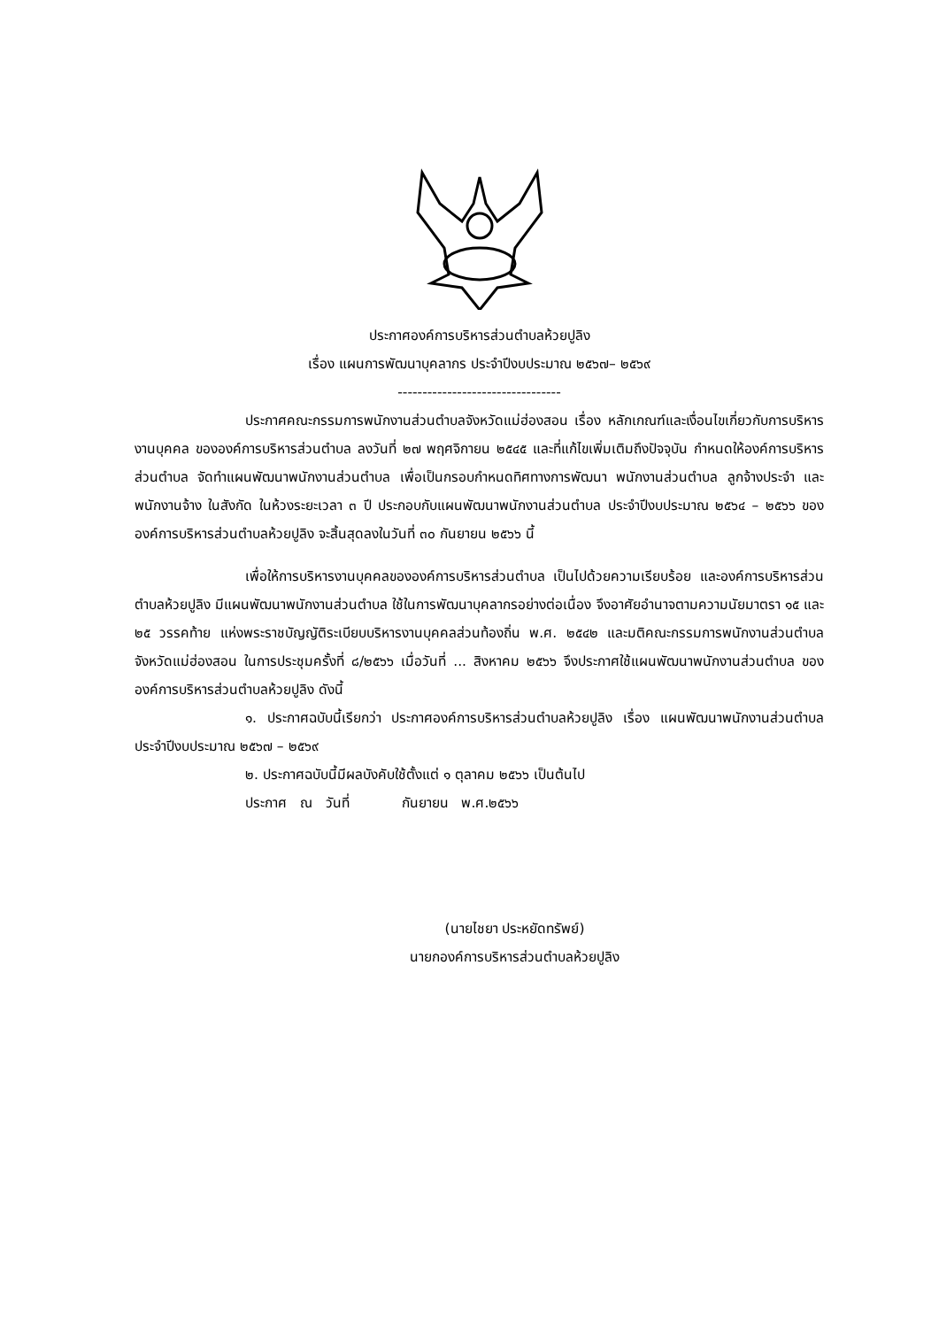ประกาศองค์การบริหารส่วนตำบลห้วยปูลิง
เรื่อง แผนการพัฒนาบุคลากร ประจำปีงบประมาณ ๒๕๖๗– ๒๕๖๙
---------------------------------
ประกาศคณะกรรมการพนักงานส่วนตำบลจังหวัดแม่ฮ่องสอน เรื่อง หลักเกณฑ์และเงื่อนไขเกี่ยวกับการบริหารงานบุคคล ขององค์การบริหารส่วนตำบล ลงวันที่ ๒๗ พฤศจิกายน ๒๕๔๕ และที่แก้ไขเพิ่มเติมถึงปัจจุบัน กำหนดให้องค์การบริหารส่วนตำบล จัดทำแผนพัฒนาพนักงานส่วนตำบล เพื่อเป็นกรอบกำหนดทิศทางการพัฒนา พนักงานส่วนตำบล ลูกจ้างประจำ และพนักงานจ้าง ในสังกัด ในห้วงระยะเวลา ๓ ปี ประกอบกับแผนพัฒนาพนักงานส่วนตำบล ประจำปีงบประมาณ ๒๕๖๔ – ๒๕๖๖ ขององค์การบริหารส่วนตำบลห้วยปูลิง จะสิ้นสุดลงในวันที่ ๓๐ กันยายน ๒๕๖๖ นี้
เพื่อให้การบริหารงานบุคคลขององค์การบริหารส่วนตำบล เป็นไปด้วยความเรียบร้อย และองค์การบริหารส่วนตำบลห้วยปูลิง มีแผนพัฒนาพนักงานส่วนตำบล ใช้ในการพัฒนาบุคลากรอย่างต่อเนื่อง จึงอาศัยอำนาจตามความนัยมาตรา ๑๕ และ ๒๕ วรรคท้าย แห่งพระราชบัญญัติระเบียบบริหารงานบุคคลส่วนท้องถิ่น พ.ศ. ๒๕๔๒ และมติคณะกรรมการพนักงานส่วนตำบลจังหวัดแม่ฮ่องสอน ในการประชุมครั้งที่ ๘/๒๕๖๖ เมื่อวันที่ ... สิงหาคม ๒๕๖๖ จึงประกาศใช้แผนพัฒนาพนักงานส่วนตำบล ขององค์การบริหารส่วนตำบลห้วยปูลิง ดังนี้
๑. ประกาศฉบับนี้เรียกว่า ประกาศองค์การบริหารส่วนตำบลห้วยปูลิง เรื่อง แผนพัฒนาพนักงานส่วนตำบล ประจำปีงบประมาณ ๒๕๖๗ – ๒๕๖๙
๒. ประกาศฉบับนี้มีผลบังคับใช้ตั้งแต่ ๑ ตุลาคม ๒๕๖๖ เป็นต้นไป
ประกาศ ณ วันที่ กันยายน พ.ศ.๒๕๖๖
(นายไชยา ประหยัดทรัพย์)
นายกองค์การบริหารส่วนตำบลห้วยปูลิง